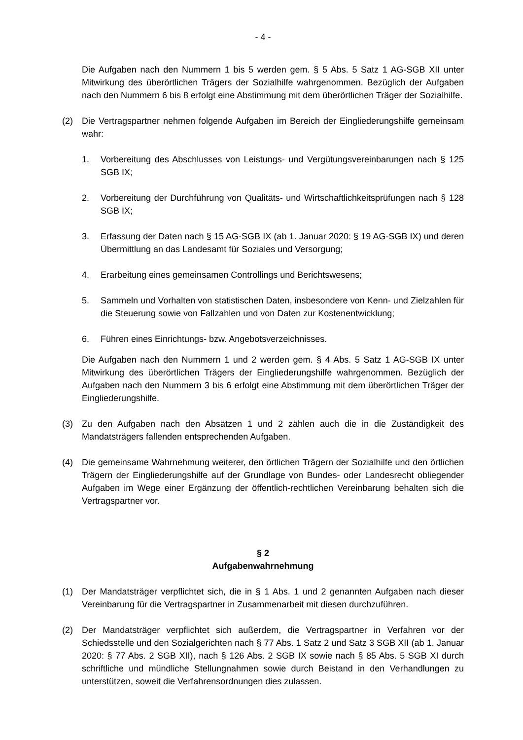- 4 -
Die Aufgaben nach den Nummern 1 bis 5 werden gem. § 5 Abs. 5 Satz 1 AG-SGB XII unter Mitwirkung des überörtlichen Trägers der Sozialhilfe wahrgenommen. Bezüglich der Aufgaben nach den Nummern 6 bis 8 erfolgt eine Abstimmung mit dem überörtlichen Träger der Sozialhilfe.
(2) Die Vertragspartner nehmen folgende Aufgaben im Bereich der Eingliederungshilfe gemeinsam wahr:
1. Vorbereitung des Abschlusses von Leistungs- und Vergütungsvereinbarungen nach § 125 SGB IX;
2. Vorbereitung der Durchführung von Qualitäts- und Wirtschaftlichkeitsprüfungen nach § 128 SGB IX;
3. Erfassung der Daten nach § 15 AG-SGB IX (ab 1. Januar 2020: § 19 AG-SGB IX) und deren Übermittlung an das Landesamt für Soziales und Versorgung;
4. Erarbeitung eines gemeinsamen Controllings und Berichtswesens;
5. Sammeln und Vorhalten von statistischen Daten, insbesondere von Kenn- und Zielzahlen für die Steuerung sowie von Fallzahlen und von Daten zur Kostenentwicklung;
6. Führen eines Einrichtungs- bzw. Angebotsverzeichnisses.
Die Aufgaben nach den Nummern 1 und 2 werden gem. § 4 Abs. 5 Satz 1 AG-SGB IX unter Mitwirkung des überörtlichen Trägers der Eingliederungshilfe wahrgenommen. Bezüglich der Aufgaben nach den Nummern 3 bis 6 erfolgt eine Abstimmung mit dem überörtlichen Träger der Eingliederungshilfe.
(3) Zu den Aufgaben nach den Absätzen 1 und 2 zählen auch die in die Zuständigkeit des Mandatsträgers fallenden entsprechenden Aufgaben.
(4) Die gemeinsame Wahrnehmung weiterer, den örtlichen Trägern der Sozialhilfe und den örtlichen Trägern der Eingliederungshilfe auf der Grundlage von Bundes- oder Landesrecht obliegender Aufgaben im Wege einer Ergänzung der öffentlich-rechtlichen Vereinbarung behalten sich die Vertragspartner vor.
§ 2
Aufgabenwahrnehmung
(1) Der Mandatsträger verpflichtet sich, die in § 1 Abs. 1 und 2 genannten Aufgaben nach dieser Vereinbarung für die Vertragspartner in Zusammenarbeit mit diesen durchzuführen.
(2) Der Mandatsträger verpflichtet sich außerdem, die Vertragspartner in Verfahren vor der Schiedsstelle und den Sozialgerichten nach § 77 Abs. 1 Satz 2 und Satz 3 SGB XII (ab 1. Januar 2020: § 77 Abs. 2 SGB XII), nach § 126 Abs. 2 SGB IX sowie nach § 85 Abs. 5 SGB XI durch schriftliche und mündliche Stellungnahmen sowie durch Beistand in den Verhandlungen zu unterstützen, soweit die Verfahrensordnungen dies zulassen.